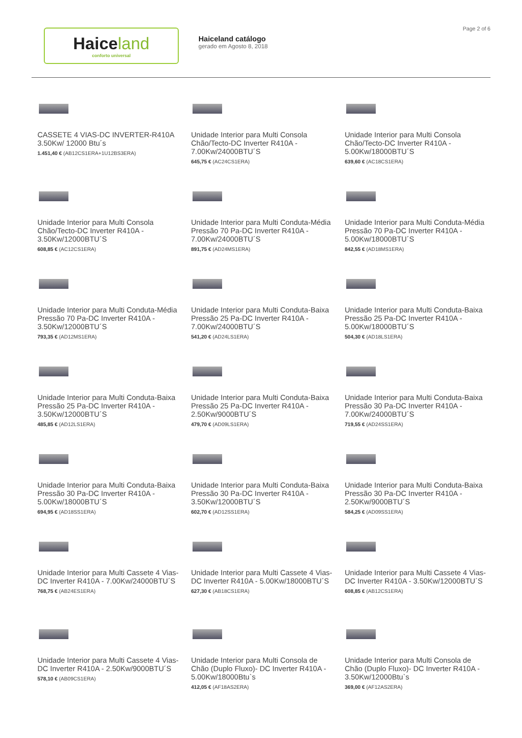Haiceland
conforto universal
Haiceland catálogo
gerado em Agosto 8, 2018
Page 2 of 6
CASSETE 4 VIAS-DC INVERTER-R410A 3.50Kw/ 12000 Btu´s
1.451,40 € (AB12CS1ERA+1U12BS3ERA)
Unidade Interior para Multi Consola Chão/Tecto-DC Inverter R410A - 7.00Kw/24000BTU´S
645,75 € (AC24CS1ERA)
Unidade Interior para Multi Consola Chão/Tecto-DC Inverter R410A - 5.00Kw/18000BTU´S
639,60 € (AC18CS1ERA)
Unidade Interior para Multi Consola Chão/Tecto-DC Inverter R410A - 3.50Kw/12000BTU´S
608,85 € (AC12CS1ERA)
Unidade Interior para Multi Conduta-Média Pressão 70 Pa-DC Inverter R410A - 7.00Kw/24000BTU´S
891,75 € (AD24MS1ERA)
Unidade Interior para Multi Conduta-Média Pressão 70 Pa-DC Inverter R410A - 5.00Kw/18000BTU´S
842,55 € (AD18MS1ERA)
Unidade Interior para Multi Conduta-Média Pressão 70 Pa-DC Inverter R410A - 3.50Kw/12000BTU´S
793,35 € (AD12MS1ERA)
Unidade Interior para Multi Conduta-Baixa Pressão 25 Pa-DC Inverter R410A - 7.00Kw/24000BTU´S
541,20 € (AD24LS1ERA)
Unidade Interior para Multi Conduta-Baixa Pressão 25 Pa-DC Inverter R410A - 5.00Kw/18000BTU´S
504,30 € (AD18LS1ERA)
Unidade Interior para Multi Conduta-Baixa Pressão 25 Pa-DC Inverter R410A - 3.50Kw/12000BTU´S
485,85 € (AD12LS1ERA)
Unidade Interior para Multi Conduta-Baixa Pressão 25 Pa-DC Inverter R410A - 2.50Kw/9000BTU´S
479,70 € (AD09LS1ERA)
Unidade Interior para Multi Conduta-Baixa Pressão 30 Pa-DC Inverter R410A - 7.00Kw/24000BTU´S
719,55 € (AD24SS1ERA)
Unidade Interior para Multi Conduta-Baixa Pressão 30 Pa-DC Inverter R410A - 5.00Kw/18000BTU´S
694,95 € (AD18SS1ERA)
Unidade Interior para Multi Conduta-Baixa Pressão 30 Pa-DC Inverter R410A - 3.50Kw/12000BTU´S
602,70 € (AD12SS1ERA)
Unidade Interior para Multi Conduta-Baixa Pressão 30 Pa-DC Inverter R410A - 2.50Kw/9000BTU´S
584,25 € (AD09SS1ERA)
Unidade Interior para Multi Cassete 4 Vias-DC Inverter R410A - 7.00Kw/24000BTU´S
768,75 € (AB24ES1ERA)
Unidade Interior para Multi Cassete 4 Vias-DC Inverter R410A - 5.00Kw/18000BTU´S
627,30 € (AB18CS1ERA)
Unidade Interior para Multi Cassete 4 Vias-DC Inverter R410A - 3.50Kw/12000BTU´S
608,85 € (AB12CS1ERA)
Unidade Interior para Multi Cassete 4 Vias-DC Inverter R410A - 2.50Kw/9000BTU´S
578,10 € (AB09CS1ERA)
Unidade Interior para Multi Consola de Chão (Duplo Fluxo)- DC Inverter R410A - 5.00Kw/18000Btu`s
412,05 € (AF18AS2ERA)
Unidade Interior para Multi Consola de Chão (Duplo Fluxo)- DC Inverter R410A - 3.50Kw/12000Btu`s
369,00 € (AF12AS2ERA)